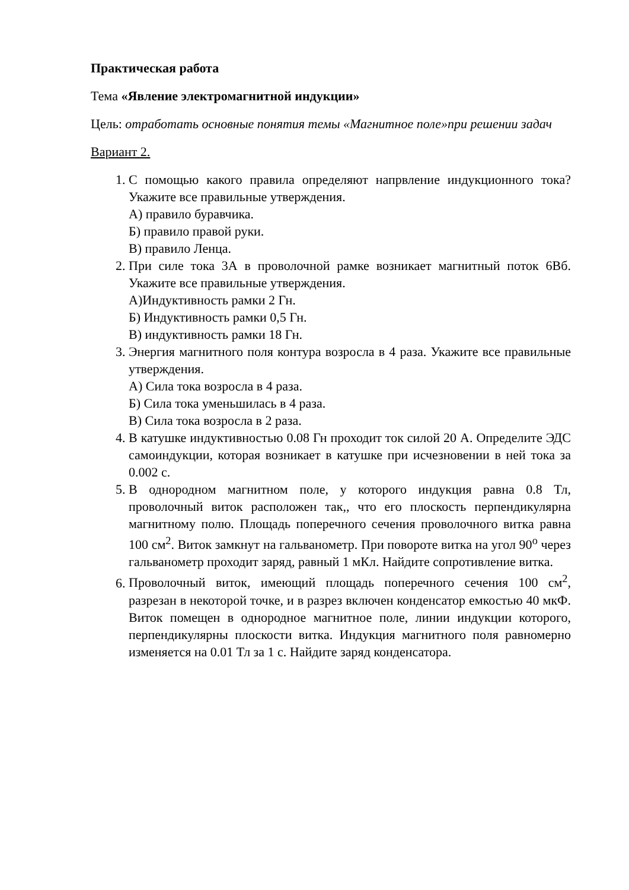Практическая работа
Тема «Явление электромагнитной индукции»
Цель: отработать основные понятия темы «Магнитное поле»при решении задач
Вариант 2.
1. С помощью какого правила определяют напрвление индукционного тока? Укажите все правильные утверждения.
А) правило буравчика.
Б) правило правой руки.
В) правило Ленца.
2. При силе тока 3А в проволочной рамке возникает магнитный поток 6Вб. Укажите все правильные утверждения.
А)Индуктивность рамки 2 Гн.
Б) Индуктивность рамки 0,5 Гн.
В) индуктивность рамки 18 Гн.
3. Энергия магнитного поля контура возросла в 4 раза. Укажите все правильные утверждения.
А) Сила тока возросла в 4 раза.
Б) Сила тока уменьшилась в 4 раза.
В) Сила тока возросла в 2 раза.
4. В катушке индуктивностью 0.08 Гн проходит ток силой 20 А. Определите ЭДС самоиндукции, которая возникает в катушке при исчезновении в ней тока за 0.002 с.
5. В однородном магнитном поле, у которого индукция равна 0.8 Тл, проволочный виток расположен так,, что его плоскость перпендикулярна магнитному полю. Площадь поперечного сечения проволочного витка равна 100 см<sup>2</sup>. Виток замкнут на гальванометр. При повороте витка на угол 90<sup>о</sup> через гальванометр проходит заряд, равный 1 мКл. Найдите сопротивление витка.
6. Проволочный виток, имеющий площадь поперечного сечения 100 см<sup>2</sup>, разрезан в некоторой точке, и в разрез включен конденсатор емкостью 40 мкФ. Виток помещен в однородное магнитное поле, линии индукции которого, перпендикулярны плоскости витка. Индукция магнитного поля равномерно изменяется на 0.01 Тл за 1 с. Найдите заряд конденсатора.